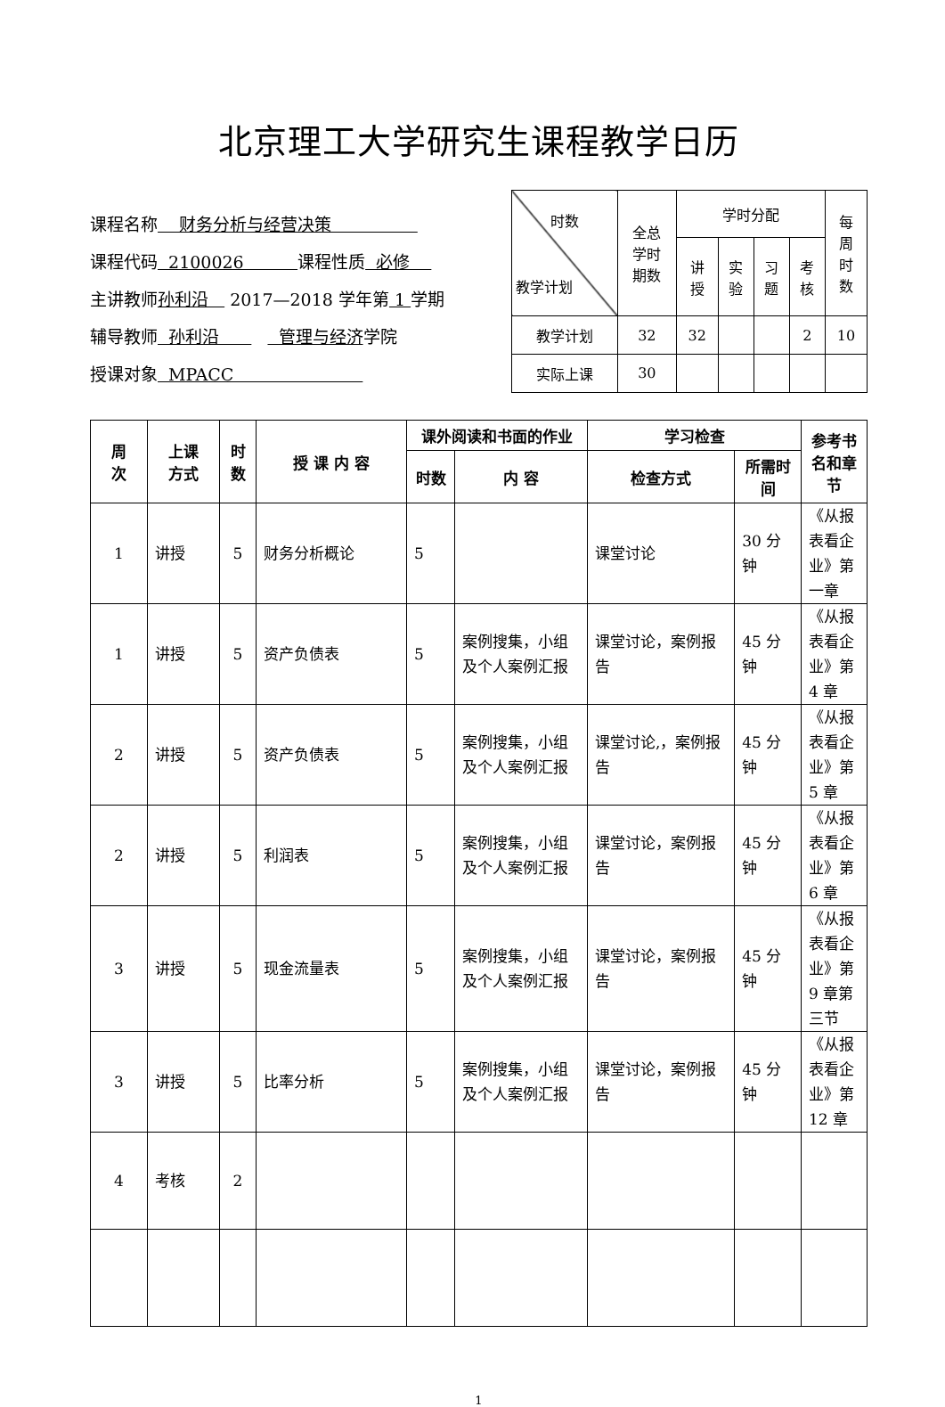北京理工大学研究生课程教学日历
课程名称 财务分析与经营决策
课程代码 2100026 课程性质 必修
主讲教师孙利沿 2017—2018 学年第 1 学期
辅导教师 孙利沿 管理与经济学院
授课对象 MPACC
| 时数 教学计划 | 全总 学时 期数 | 学时分配 | | | | 每 周 时 数 |
| | | 讲 授 | 实 验 | 习 题 | 考 核 | |
| 教学计划 | 32 | 32 | | | 2 | 10 |
| 实际上课 | 30 | | | | | |
| 周 次 | 上课 方式 | 时 数 | 授 课 内 容 | 课外阅读和书面的作业 | | 学习检查 | | 参考书名和章节 |
| --- | --- | --- | --- | --- | --- | --- | --- | --- |
| | | | | 时数 | 内 容 | 检查方式 | 所需时间 | |
| 1 | 讲授 | 5 | 财务分析概论 | 5 | | 课堂讨论 | 30 分钟 | 《从报表看企业》第一章 |
| 1 | 讲授 | 5 | 资产负债表 | 5 | 案例搜集，小组及个人案例汇报 | 课堂讨论，案例报告 | 45 分钟 | 《从报表看企业》第 4 章 |
| 2 | 讲授 | 5 | 资产负债表 | 5 | 案例搜集，小组及个人案例汇报 | 课堂讨论,，案例报告 | 45 分钟 | 《从报表看企业》第 5 章 |
| 2 | 讲授 | 5 | 利润表 | 5 | 案例搜集，小组及个人案例汇报 | 课堂讨论，案例报告 | 45 分钟 | 《从报表看企业》第 6 章 |
| 3 | 讲授 | 5 | 现金流量表 | 5 | 案例搜集，小组及个人案例汇报 | 课堂讨论，案例报告 | 45 分钟 | 《从报表看企业》第 9 章第三节 |
| 3 | 讲授 | 5 | 比率分析 | 5 | 案例搜集，小组及个人案例汇报 | 课堂讨论，案例报告 | 45 分钟 | 《从报表看企业》第 12 章 |
| 4 | 考核 | 2 | | | | | | |
1